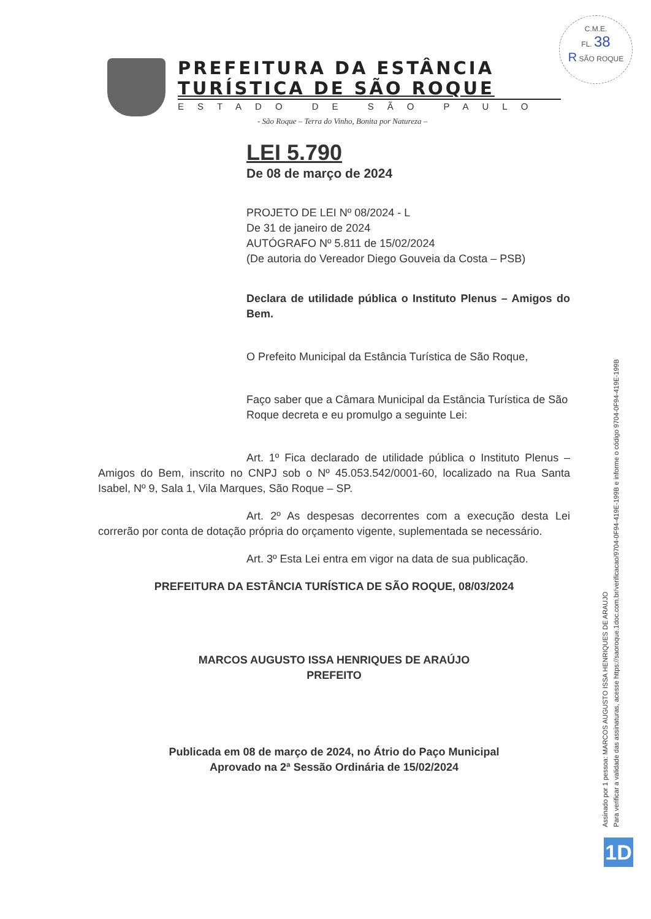C.M.E.
FL. 38
R SÃO ROQUE
PREFEITURA DA ESTÂNCIA
TURÍSTICA DE SÃO ROQUE
ESTADO DE SÃO PAULO
- São Roque – Terra do Vinho, Bonita por Natureza –
LEI 5.790
De 08 de março de 2024
PROJETO DE LEI Nº 08/2024 - L
De 31 de janeiro de 2024
AUTÓGRAFO Nº 5.811 de 15/02/2024
(De autoria do Vereador Diego Gouveia da Costa – PSB)
Declara de utilidade pública o Instituto Plenus – Amigos do Bem.
O Prefeito Municipal da Estância Turística de São Roque,
Faço saber que a Câmara Municipal da Estância Turística de São Roque decreta e eu promulgo a seguinte Lei:
Art. 1º Fica declarado de utilidade pública o Instituto Plenus – Amigos do Bem, inscrito no CNPJ sob o Nº 45.053.542/0001-60, localizado na Rua Santa Isabel, Nº 9, Sala 1, Vila Marques, São Roque – SP.
Art. 2º As despesas decorrentes com a execução desta Lei correrão por conta de dotação própria do orçamento vigente, suplementada se necessário.
Art. 3º Esta Lei entra em vigor na data de sua publicação.
PREFEITURA DA ESTÂNCIA TURÍSTICA DE SÃO ROQUE, 08/03/2024
MARCOS AUGUSTO ISSA HENRIQUES DE ARAÚJO
PREFEITO
Publicada em 08 de março de 2024, no Átrio do Paço Municipal
Aprovado na 2ª Sessão Ordinária de 15/02/2024
Assinado por 1 pessoa: MARCOS AUGUSTO ISSA HENRIQUES DE ARAUJO
Para verificar a validade das assinaturas, acesse https://saoroque.1doc.com.br/verificacao/9704-0F94-419E-199B e informe o código 9704-0F94-419E-199B
1D